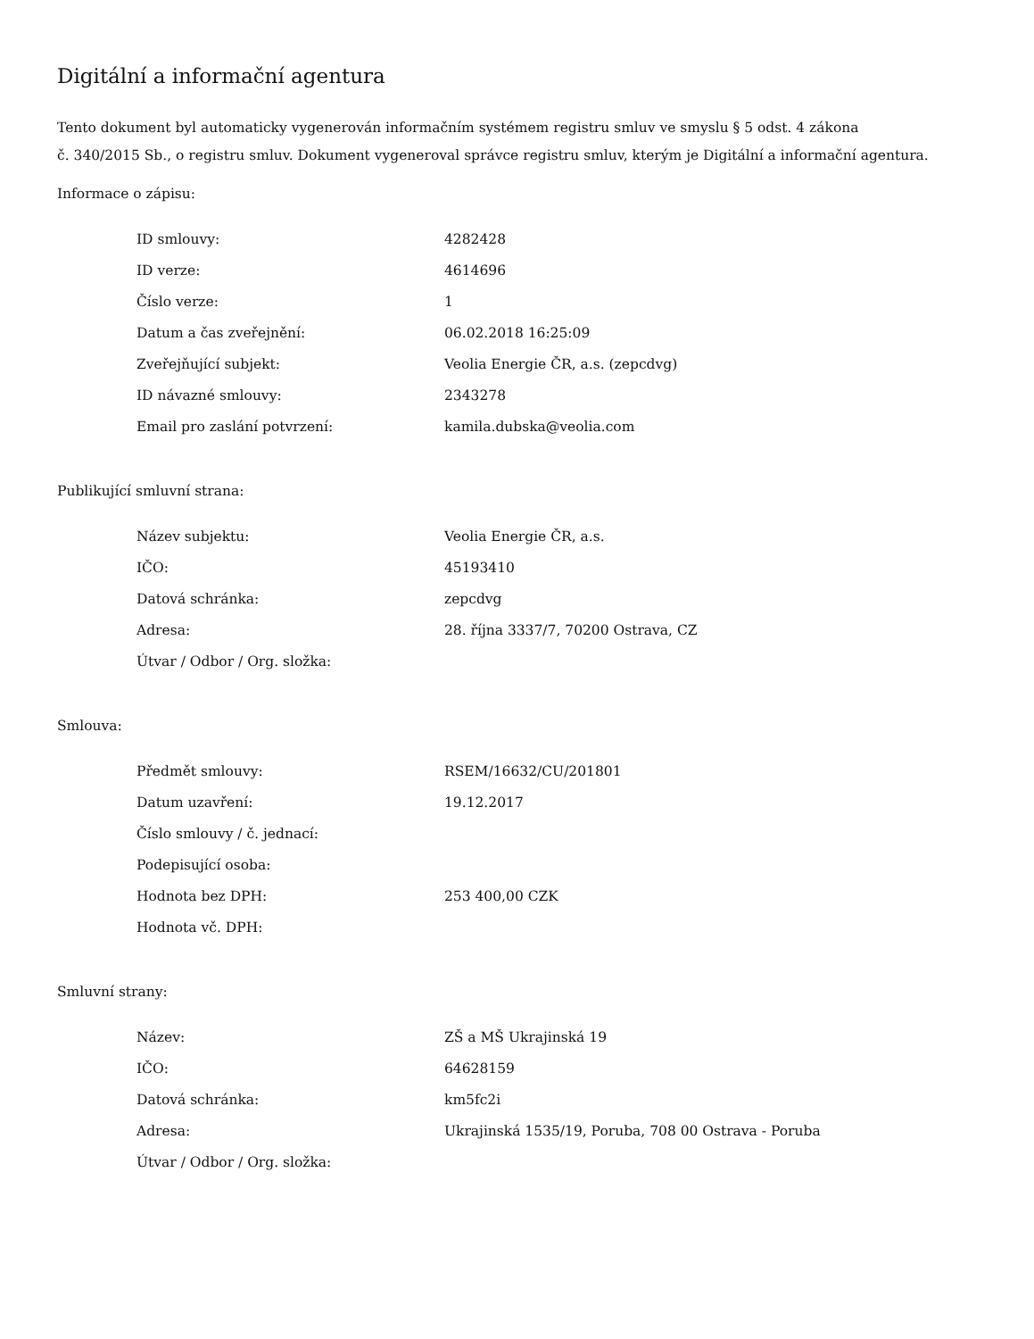Digitální a informační agentura
Tento dokument byl automaticky vygenerován informačním systémem registru smluv ve smyslu § 5 odst. 4 zákona
č. 340/2015 Sb., o registru smluv. Dokument vygeneroval správce registru smluv, kterým je Digitální a informační agentura.
Informace o zápisu:
| ID smlouvy: | 4282428 |
| ID verze: | 4614696 |
| Číslo verze: | 1 |
| Datum a čas zveřejnění: | 06.02.2018 16:25:09 |
| Zveřejňující subjekt: | Veolia Energie ČR, a.s. (zepcdvg) |
| ID návazné smlouvy: | 2343278 |
| Email pro zaslání potvrzení: | kamila.dubska@veolia.com |
Publikující smluvní strana:
| Název subjektu: | Veolia Energie ČR, a.s. |
| IČO: | 45193410 |
| Datová schránka: | zepcdvg |
| Adresa: | 28. října 3337/7, 70200 Ostrava, CZ |
| Útvar / Odbor / Org. složka: | |
Smlouva:
| Předmět smlouvy: | RSEM/16632/CU/201801 |
| Datum uzavření: | 19.12.2017 |
| Číslo smlouvy / č. jednací: | |
| Podepisující osoba: | |
| Hodnota bez DPH: | 253 400,00 CZK |
| Hodnota vč. DPH: | |
Smluvní strany:
| Název: | ZŠ a MŠ Ukrajinská 19 |
| IČO: | 64628159 |
| Datová schránka: | km5fc2i |
| Adresa: | Ukrajinská 1535/19, Poruba, 708 00 Ostrava - Poruba |
| Útvar / Odbor / Org. složka: | |